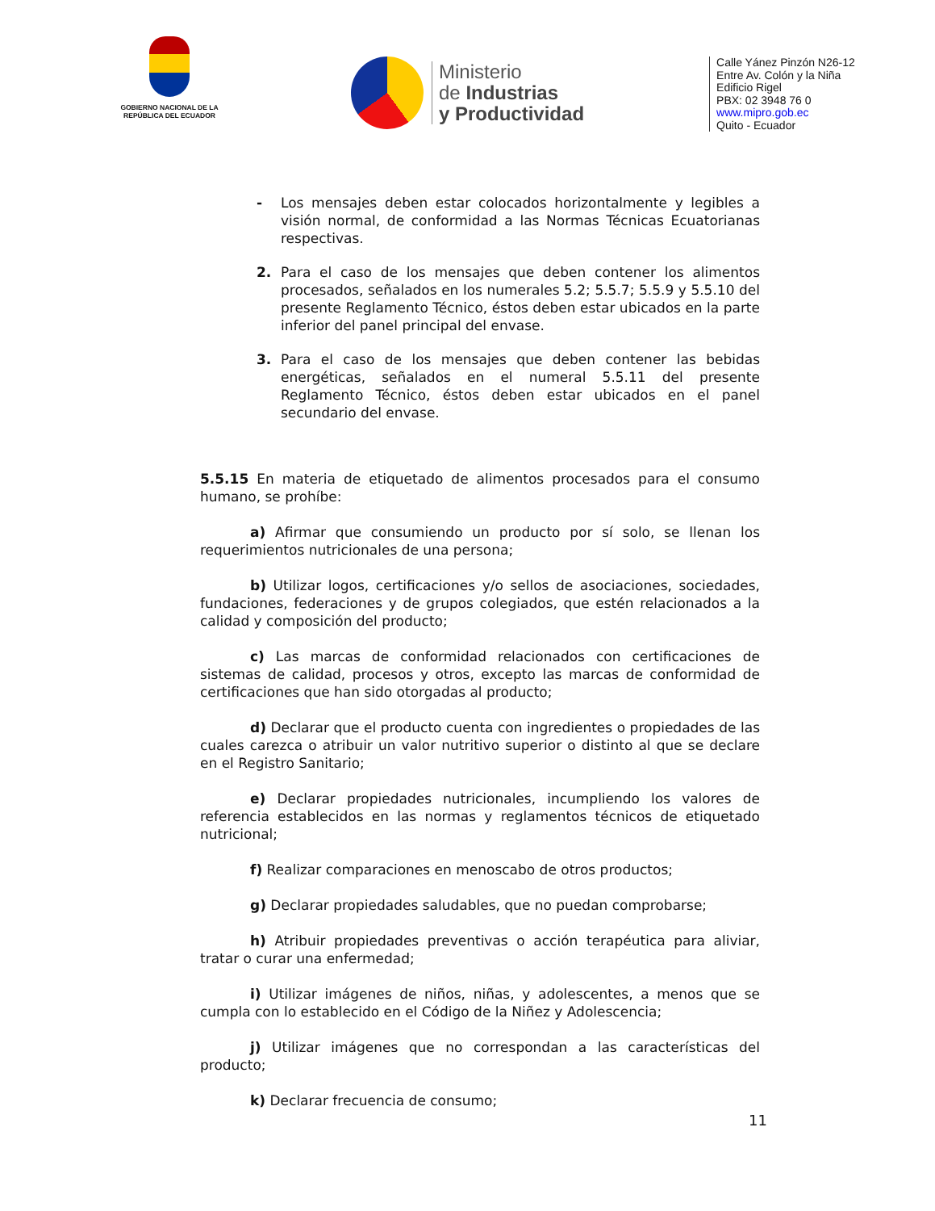GOBIERNO NACIONAL DE LA REPÚBLICA DEL ECUADOR
Ministerio
de Industrias
y Productividad
Calle Yánez Pinzón N26-12
Entre Av. Colón y la Niña
Edificio Rigel
PBX: 02 3948 76 0
www.mipro.gob.ec
Quito - Ecuador
- Los mensajes deben estar colocados horizontalmente y legibles a visión normal, de conformidad a las Normas Técnicas Ecuatorianas respectivas.
2. Para el caso de los mensajes que deben contener los alimentos procesados, señalados en los numerales 5.2; 5.5.7; 5.5.9 y 5.5.10 del presente Reglamento Técnico, éstos deben estar ubicados en la parte inferior del panel principal del envase.
3. Para el caso de los mensajes que deben contener las bebidas energéticas, señalados en el numeral 5.5.11 del presente Reglamento Técnico, éstos deben estar ubicados en el panel secundario del envase.
5.5.15 En materia de etiquetado de alimentos procesados para el consumo humano, se prohíbe:
a) Afirmar que consumiendo un producto por sí solo, se llenan los requerimientos nutricionales de una persona;
b) Utilizar logos, certificaciones y/o sellos de asociaciones, sociedades, fundaciones, federaciones y de grupos colegiados, que estén relacionados a la calidad y composición del producto;
c) Las marcas de conformidad relacionados con certificaciones de sistemas de calidad, procesos y otros, excepto las marcas de conformidad de certificaciones que han sido otorgadas al producto;
d) Declarar que el producto cuenta con ingredientes o propiedades de las cuales carezca o atribuir un valor nutritivo superior o distinto al que se declare en el Registro Sanitario;
e) Declarar propiedades nutricionales, incumpliendo los valores de referencia establecidos en las normas y reglamentos técnicos de etiquetado nutricional;
f) Realizar comparaciones en menoscabo de otros productos;
g) Declarar propiedades saludables, que no puedan comprobarse;
h) Atribuir propiedades preventivas o acción terapéutica para aliviar, tratar o curar una enfermedad;
i) Utilizar imágenes de niños, niñas, y adolescentes, a menos que se cumpla con lo establecido en el Código de la Niñez y Adolescencia;
j) Utilizar imágenes que no correspondan a las características del producto;
k) Declarar frecuencia de consumo;
11